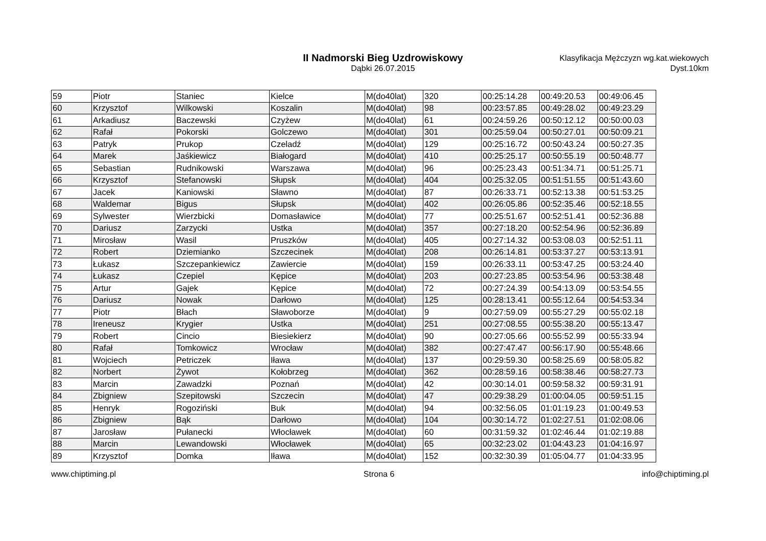II Nadmorski Bieg Uzdrowiskowy
Dąbki 26.07.2015
Klasyfikacja Mężczyzn wg.kat.wiekowych
Dyst.10km
| 59 | Piotr | Staniec | Kielce | M(do40lat) | 320 | 00:25:14.28 | 00:49:20.53 | 00:49:06.45 |
| 60 | Krzysztof | Wilkowski | Koszalin | M(do40lat) | 98 | 00:23:57.85 | 00:49:28.02 | 00:49:23.29 |
| 61 | Arkadiusz | Baczewski | Czyżew | M(do40lat) | 61 | 00:24:59.26 | 00:50:12.12 | 00:50:00.03 |
| 62 | Rafał | Pokorski | Golczewo | M(do40lat) | 301 | 00:25:59.04 | 00:50:27.01 | 00:50:09.21 |
| 63 | Patryk | Prukop | Czeladź | M(do40lat) | 129 | 00:25:16.72 | 00:50:43.24 | 00:50:27.35 |
| 64 | Marek | Jaśkiewicz | Białogard | M(do40lat) | 410 | 00:25:25.17 | 00:50:55.19 | 00:50:48.77 |
| 65 | Sebastian | Rudnikowski | Warszawa | M(do40lat) | 96 | 00:25:23.43 | 00:51:34.71 | 00:51:25.71 |
| 66 | Krzysztof | Stefanowski | Słupsk | M(do40lat) | 404 | 00:25:32.05 | 00:51:51.55 | 00:51:43.60 |
| 67 | Jacek | Kaniowski | Sławno | M(do40lat) | 87 | 00:26:33.71 | 00:52:13.38 | 00:51:53.25 |
| 68 | Waldemar | Bigus | Słupsk | M(do40lat) | 402 | 00:26:05.86 | 00:52:35.46 | 00:52:18.55 |
| 69 | Sylwester | Wierzbicki | Domasławice | M(do40lat) | 77 | 00:25:51.67 | 00:52:51.41 | 00:52:36.88 |
| 70 | Dariusz | Zarzycki | Ustka | M(do40lat) | 357 | 00:27:18.20 | 00:52:54.96 | 00:52:36.89 |
| 71 | Mirosław | Wasil | Pruszków | M(do40lat) | 405 | 00:27:14.32 | 00:53:08.03 | 00:52:51.11 |
| 72 | Robert | Dziemianko | Szczecinek | M(do40lat) | 208 | 00:26:14.81 | 00:53:37.27 | 00:53:13.91 |
| 73 | Łukasz | Szczepankiewicz | Zawiercie | M(do40lat) | 159 | 00:26:33.11 | 00:53:47.25 | 00:53:24.40 |
| 74 | Łukasz | Czepiel | Kępice | M(do40lat) | 203 | 00:27:23.85 | 00:53:54.96 | 00:53:38.48 |
| 75 | Artur | Gajek | Kępice | M(do40lat) | 72 | 00:27:24.39 | 00:54:13.09 | 00:53:54.55 |
| 76 | Dariusz | Nowak | Darłowo | M(do40lat) | 125 | 00:28:13.41 | 00:55:12.64 | 00:54:53.34 |
| 77 | Piotr | Błach | Sławoborze | M(do40lat) | 9 | 00:27:59.09 | 00:55:27.29 | 00:55:02.18 |
| 78 | Ireneusz | Krygier | Ustka | M(do40lat) | 251 | 00:27:08.55 | 00:55:38.20 | 00:55:13.47 |
| 79 | Robert | Cincio | Biesiekierz | M(do40lat) | 90 | 00:27:05.66 | 00:55:52.99 | 00:55:33.94 |
| 80 | Rafał | Tomkowicz | Wrocław | M(do40lat) | 382 | 00:27:47.47 | 00:56:17.90 | 00:55:48.66 |
| 81 | Wojciech | Petriczek | Iława | M(do40lat) | 137 | 00:29:59.30 | 00:58:25.69 | 00:58:05.82 |
| 82 | Norbert | Żywot | Kołobrzeg | M(do40lat) | 362 | 00:28:59.16 | 00:58:38.46 | 00:58:27.73 |
| 83 | Marcin | Zawadzki | Poznań | M(do40lat) | 42 | 00:30:14.01 | 00:59:58.32 | 00:59:31.91 |
| 84 | Zbigniew | Szepitowski | Szczecin | M(do40lat) | 47 | 00:29:38.29 | 01:00:04.05 | 00:59:51.15 |
| 85 | Henryk | Rogoziński | Buk | M(do40lat) | 94 | 00:32:56.05 | 01:01:19.23 | 01:00:49.53 |
| 86 | Zbigniew | Bąk | Darłowo | M(do40lat) | 104 | 00:30:14.72 | 01:02:27.51 | 01:02:08.06 |
| 87 | Jarosław | Pułanecki | Włocławek | M(do40lat) | 60 | 00:31:59.32 | 01:02:46.44 | 01:02:19.88 |
| 88 | Marcin | Lewandowski | Włocławek | M(do40lat) | 65 | 00:32:23.02 | 01:04:43.23 | 01:04:16.97 |
| 89 | Krzysztof | Domka | Iława | M(do40lat) | 152 | 00:32:30.39 | 01:05:04.77 | 01:04:33.95 |
www.chiptiming.pl Strona 6 info@chiptiming.pl